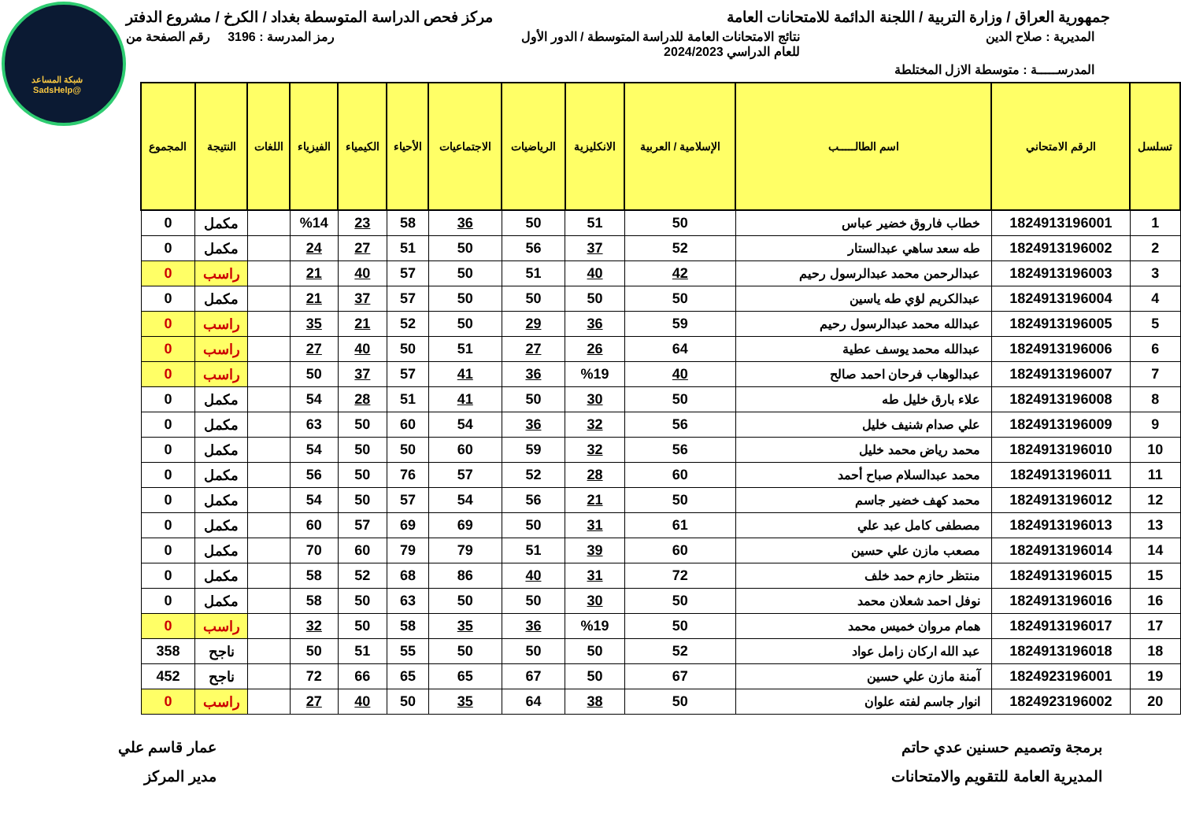شبكة المساعد
@SadsHelp
جمهورية العراق / وزارة التربية / اللجنة الدائمة للامتحانات العامة مركز فحص الدراسة المتوسطة بغداد / الكرخ / مشروع الدفتر
المديرية : صلاح الدين نتائج الامتحانات العامة للدراسة المتوسطة / الدور الأول
للعام الدراسي 2024/2023 رمز المدرسة : 3196 رقم الصفحة من
المدرســـــة : متوسطة الازل المختلطة
| تسلسل | الرقم الامتحاني | اسم الطالـــــب | الإسلامية / العربية | الانكليزية | الرياضيات | الاجتماعيات | الأحياء | الكيمياء | الفيزياء | اللغات | النتيجة | المجموع |
| --- | --- | --- | --- | --- | --- | --- | --- | --- | --- | --- | --- | --- |
| 1 | 1824913196001 | خطاب فاروق خضير عباس | 50 | 51 | 50 | 36 | 58 | 23 | %14 | | مكمل | 0 |
| 2 | 1824913196002 | طه سعد ساهي عبدالستار | 52 | 37 | 56 | 50 | 51 | 27 | 24 | | مكمل | 0 |
| 3 | 1824913196003 | عبدالرحمن محمد عبدالرسول رحيم | 42 | 40 | 51 | 50 | 57 | 40 | 21 | | راسب | 0 |
| 4 | 1824913196004 | عبدالكريم لؤي طه ياسين | 50 | 50 | 50 | 50 | 57 | 37 | 21 | | مكمل | 0 |
| 5 | 1824913196005 | عبدالله محمد عبدالرسول رحيم | 59 | 36 | 29 | 50 | 52 | 21 | 35 | | راسب | 0 |
| 6 | 1824913196006 | عبدالله محمد يوسف عطية | 64 | 26 | 27 | 51 | 50 | 40 | 27 | | راسب | 0 |
| 7 | 1824913196007 | عبدالوهاب فرحان احمد صالح | 40 | %19 | 36 | 41 | 57 | 37 | 50 | | راسب | 0 |
| 8 | 1824913196008 | علاء بارق خليل طه | 50 | 30 | 50 | 41 | 51 | 28 | 54 | | مكمل | 0 |
| 9 | 1824913196009 | علي صدام شنيف خليل | 56 | 32 | 36 | 54 | 60 | 50 | 63 | | مكمل | 0 |
| 10 | 1824913196010 | محمد رياض محمد خليل | 56 | 32 | 59 | 60 | 50 | 50 | 54 | | مكمل | 0 |
| 11 | 1824913196011 | محمد عبدالسلام صباح أحمد | 60 | 28 | 52 | 57 | 76 | 50 | 56 | | مكمل | 0 |
| 12 | 1824913196012 | محمد كهف خضير جاسم | 50 | 21 | 56 | 54 | 57 | 50 | 54 | | مكمل | 0 |
| 13 | 1824913196013 | مصطفى كامل عبد علي | 61 | 31 | 50 | 69 | 69 | 57 | 60 | | مكمل | 0 |
| 14 | 1824913196014 | مصعب مازن علي حسين | 60 | 39 | 51 | 79 | 79 | 60 | 70 | | مكمل | 0 |
| 15 | 1824913196015 | منتظر حازم حمد خلف | 72 | 31 | 40 | 86 | 68 | 52 | 58 | | مكمل | 0 |
| 16 | 1824913196016 | نوفل احمد شعلان محمد | 50 | 30 | 50 | 50 | 63 | 50 | 58 | | مكمل | 0 |
| 17 | 1824913196017 | همام مروان خميس محمد | 50 | %19 | 36 | 35 | 58 | 50 | 32 | | راسب | 0 |
| 18 | 1824913196018 | عبد الله اركان زامل عواد | 52 | 50 | 50 | 50 | 55 | 51 | 50 | | ناجح | 358 |
| 19 | 1824923196001 | آمنة مازن علي حسين | 67 | 50 | 67 | 65 | 65 | 66 | 72 | | ناجح | 452 |
| 20 | 1824923196002 | انوار جاسم لفته علوان | 50 | 38 | 64 | 35 | 50 | 40 | 27 | | راسب | 0 |
برمجة وتصميم حسنين عدي حاتم
المديرية العامة للتقويم والامتحانات
عمار قاسم علي
مدير المركز